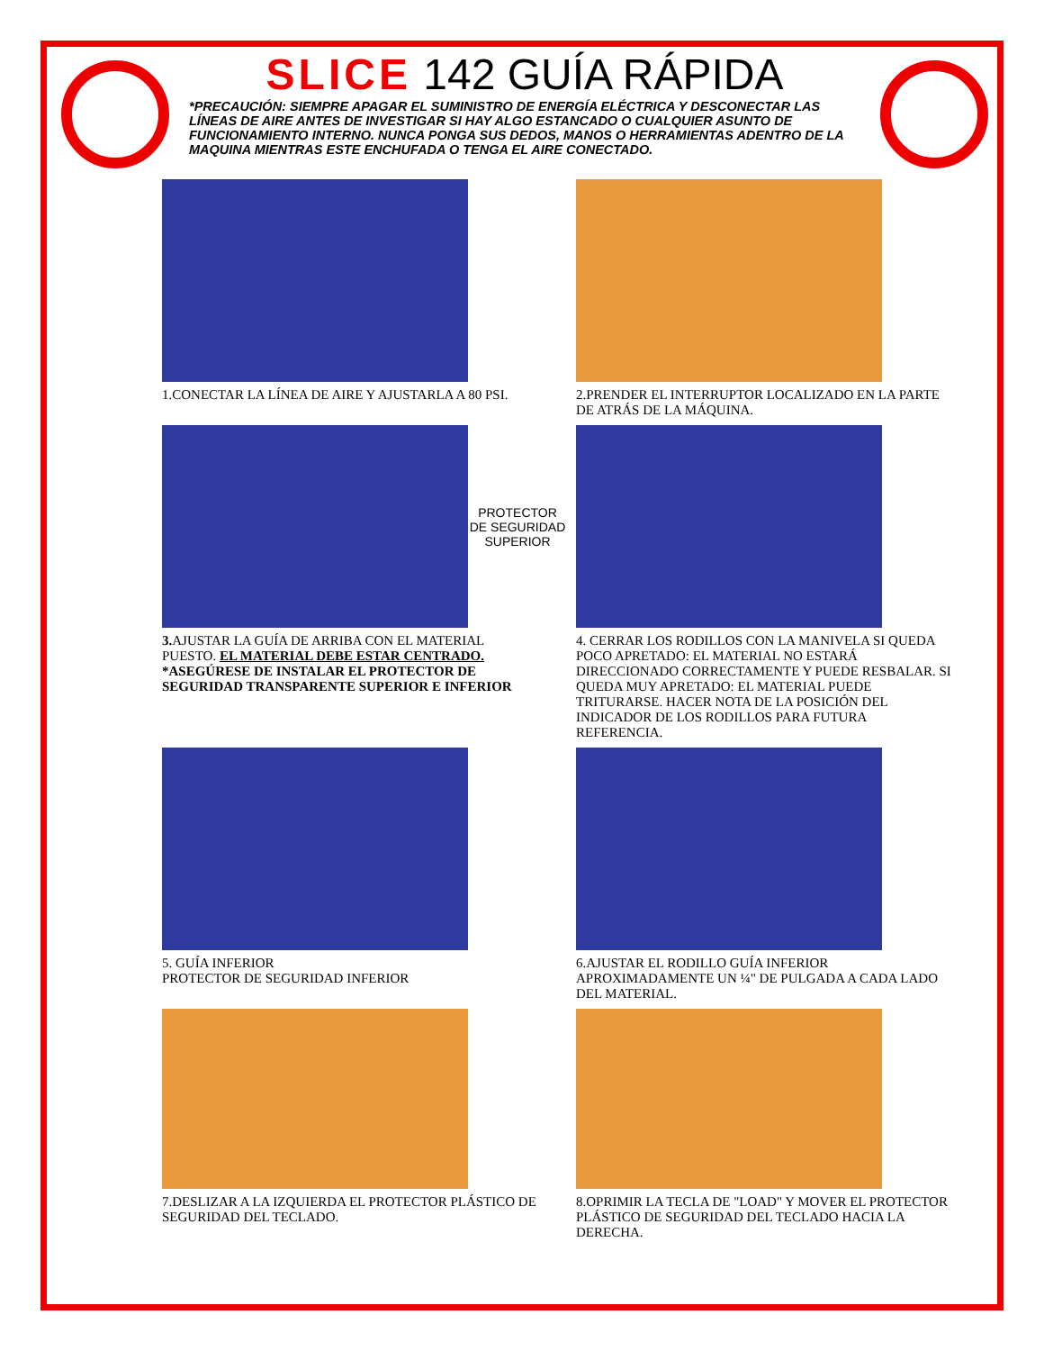SLICE 142 GUÍA RÁPIDA
*PRECAUCIÓN: SIEMPRE APAGAR EL SUMINISTRO DE ENERGÍA ELÉCTRICA Y DESCONECTAR LAS LÍNEAS DE AIRE ANTES DE INVESTIGAR SI HAY ALGO ESTANCADO O CUALQUIER ASUNTO DE FUNCIONAMIENTO INTERNO. NUNCA PONGA SUS DEDOS, MANOS O HERRAMIENTAS ADENTRO DE LA MAQUINA MIENTRAS ESTE ENCHUFADA O TENGA EL AIRE CONECTADO.
1.CONECTAR LA LÍNEA DE AIRE Y AJUSTARLA A 80 PSI.
2.PRENDER EL INTERRUPTOR LOCALIZADO EN LA PARTE DE ATRÁS DE LA MÁQUINA.
PROTECTOR DE SEGURIDAD SUPERIOR
3. AJUSTAR LA GUÍA DE ARRIBA CON EL MATERIAL PUESTO. EL MATERIAL DEBE ESTAR CENTRADO. *ASEGÚRESE DE INSTALAR EL PROTECTOR DE SEGURIDAD TRANSPARENTE SUPERIOR E INFERIOR
4. CERRAR LOS RODILLOS CON LA MANIVELA SI QUEDA POCO APRETADO: EL MATERIAL NO ESTARÁ DIRECCIONADO CORRECTAMENTE Y PUEDE RESBALAR. SI QUEDA MUY APRETADO: EL MATERIAL PUEDE TRITURARSE. HACER NOTA DE LA POSICIÓN DEL INDICADOR DE LOS RODILLOS PARA FUTURA REFERENCIA.
5. GUÍA INFERIOR
PROTECTOR DE SEGURIDAD INFERIOR
6.AJUSTAR EL RODILLO GUÍA INFERIOR APROXIMADAMENTE UN ¼" DE PULGADA A CADA LADO DEL MATERIAL.
7.DESLIZAR A LA IZQUIERDA EL PROTECTOR PLÁSTICO DE SEGURIDAD DEL TECLADO.
8.OPRIMIR LA TECLA DE "LOAD" Y MOVER EL PROTECTOR PLÁSTICO DE SEGURIDAD DEL TECLADO HACIA LA DERECHA.